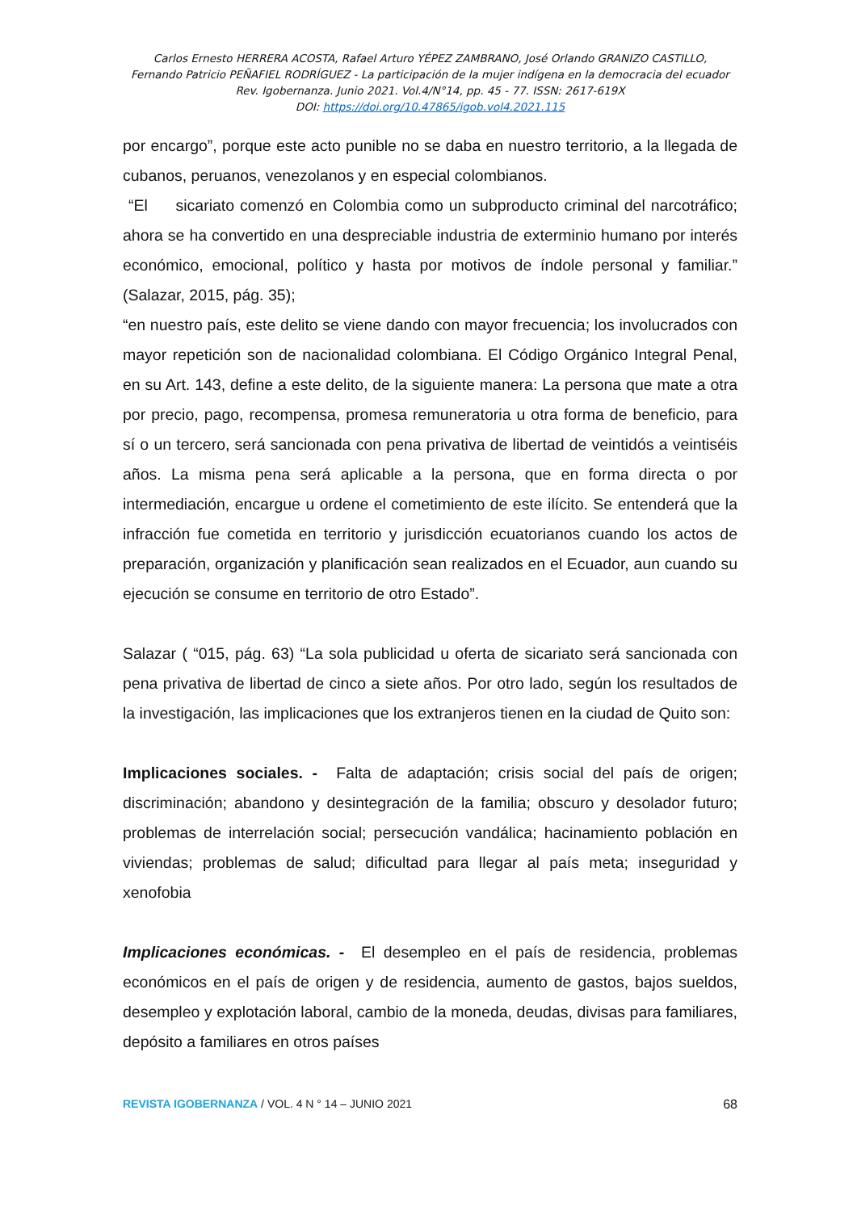Carlos Ernesto HERRERA ACOSTA, Rafael Arturo YÉPEZ ZAMBRANO, José Orlando GRANIZO CASTILLO,
Fernando Patricio PEÑAFIEL RODRÍGUEZ - La participación de la mujer indígena en la democracia del ecuador
Rev. Igobernanza. Junio 2021. Vol.4/N°14, pp. 45 - 77. ISSN: 2617-619X
DOI: https://doi.org/10.47865/igob.vol4.2021.115
por encargo”, porque este acto punible no se daba en nuestro territorio, a la llegada de cubanos, peruanos, venezolanos y en especial colombianos.
“El sicariato comenzó en Colombia como un subproducto criminal del narcotráfico; ahora se ha convertido en una despreciable industria de exterminio humano por interés económico, emocional, político y hasta por motivos de índole personal y familiar.” (Salazar, 2015, pág. 35);
“en nuestro país, este delito se viene dando con mayor frecuencia; los involucrados con mayor repetición son de nacionalidad colombiana. El Código Orgánico Integral Penal, en su Art. 143, define a este delito, de la siguiente manera: La persona que mate a otra por precio, pago, recompensa, promesa remuneratoria u otra forma de beneficio, para sí o un tercero, será sancionada con pena privativa de libertad de veintidós a veintiséis años. La misma pena será aplicable a la persona, que en forma directa o por intermediación, encargue u ordene el cometimiento de este ilícito. Se entenderá que la infracción fue cometida en territorio y jurisdicción ecuatorianos cuando los actos de preparación, organización y planificación sean realizados en el Ecuador, aun cuando su ejecución se consume en territorio de otro Estado”.
Salazar ( “015, pág. 63) “La sola publicidad u oferta de sicariato será sancionada con pena privativa de libertad de cinco a siete años. Por otro lado, según los resultados de la investigación, las implicaciones que los extranjeros tienen en la ciudad de Quito son:
Implicaciones sociales. - Falta de adaptación; crisis social del país de origen; discriminación; abandono y desintegración de la familia; obscuro y desolador futuro; problemas de interrelación social; persecución vandálica; hacinamiento población en viviendas; problemas de salud; dificultad para llegar al país meta; inseguridad y xenofobia
Implicaciones económicas. - El desempleo en el país de residencia, problemas económicos en el país de origen y de residencia, aumento de gastos, bajos sueldos, desempleo y explotación laboral, cambio de la moneda, deudas, divisas para familiares, depósito a familiares en otros países
REVISTA IGOBERNANZA / VOL. 4 N ° 14 – JUNIO 2021 68